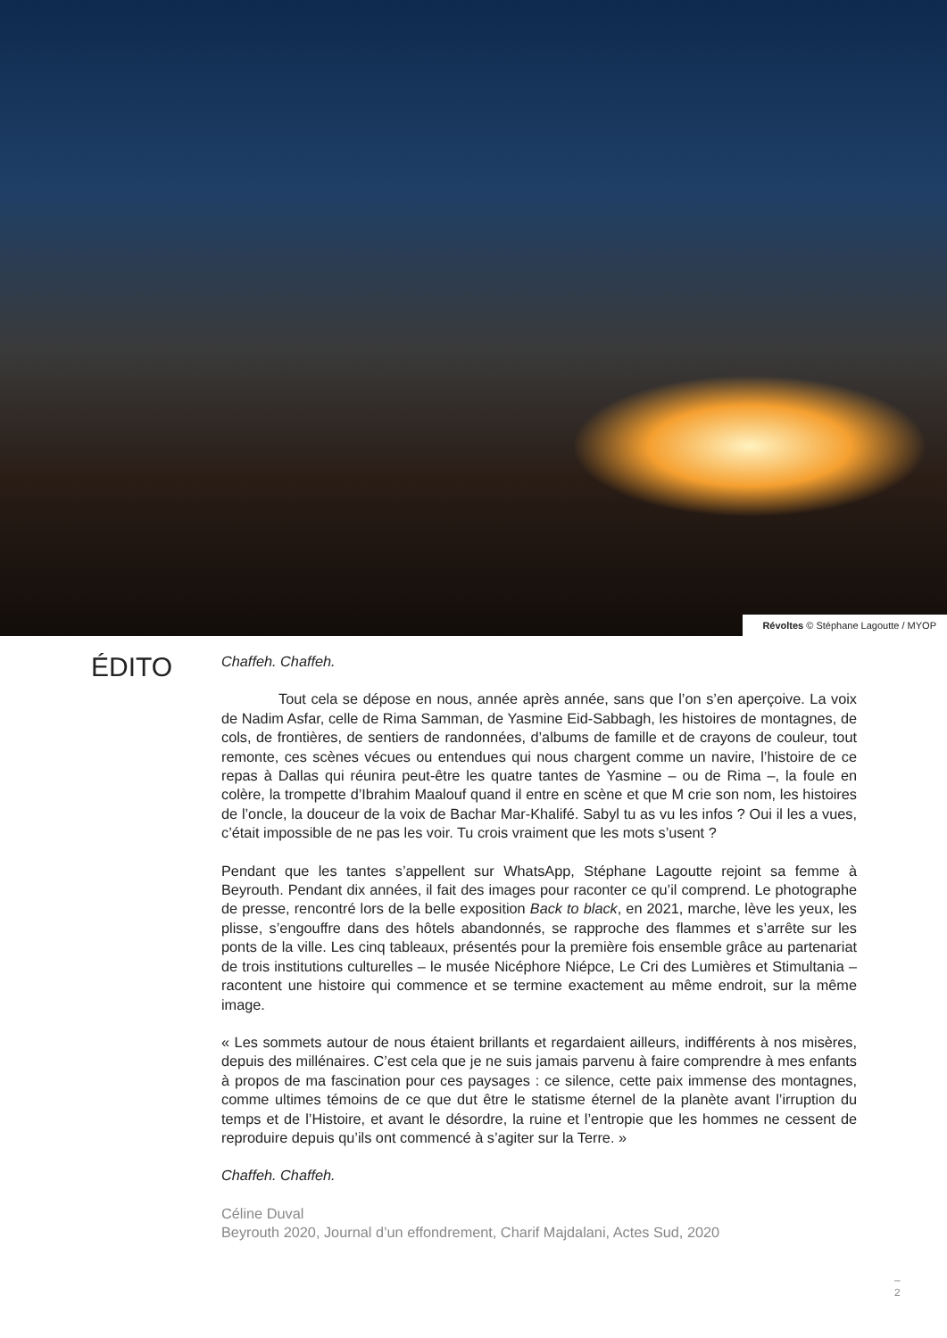Révoltes © Stéphane Lagoutte / MYOP
ÉDITO
Chaffeh. Chaffeh.
Tout cela se dépose en nous, année après année, sans que l’on s’en aperçoive. La voix de Nadim Asfar, celle de Rima Samman, de Yasmine Eid-Sabbagh, les histoires de montagnes, de cols, de frontières, de sentiers de randonnées, d’albums de famille et de crayons de couleur, tout remonte, ces scènes vécues ou entendues qui nous chargent comme un navire, l’histoire de ce repas à Dallas qui réunira peut-être les quatre tantes de Yasmine – ou de Rima –, la foule en colère, la trompette d’Ibrahim Maalouf quand il entre en scène et que M crie son nom, les histoires de l’oncle, la douceur de la voix de Bachar Mar-Khalifé. Sabyl tu as vu les infos ? Oui il les a vues, c’était impossible de ne pas les voir. Tu crois vraiment que les mots s’usent ?
Pendant que les tantes s’appellent sur WhatsApp, Stéphane Lagoutte rejoint sa femme à Beyrouth. Pendant dix années, il fait des images pour raconter ce qu’il comprend. Le photographe de presse, rencontré lors de la belle exposition Back to black, en 2021, marche, lève les yeux, les plisse, s’engouffre dans des hôtels abandonnés, se rapproche des flammes et s’arrête sur les ponts de la ville. Les cinq tableaux, présentés pour la première fois ensemble grâce au partenariat de trois institutions culturelles – le musée Nicéphore Niépce, Le Cri des Lumières et Stimultania – racontent une histoire qui commence et se termine exactement au même endroit, sur la même image.
« Les sommets autour de nous étaient brillants et regardaient ailleurs, indifférents à nos misères, depuis des millénaires. C’est cela que je ne suis jamais parvenu à faire comprendre à mes enfants à propos de ma fascination pour ces paysages : ce silence, cette paix immense des montagnes, comme ultimes témoins de ce que dut être le statisme éternel de la planète avant l’irruption du temps et de l’Histoire, et avant le désordre, la ruine et l’entropie que les hommes ne cessent de reproduire depuis qu’ils ont commencé à s’agiter sur la Terre. »
Chaffeh. Chaffeh.
Céline Duval
Beyrouth 2020, Journal d’un effondrement, Charif Majdalani, Actes Sud, 2020
–
2